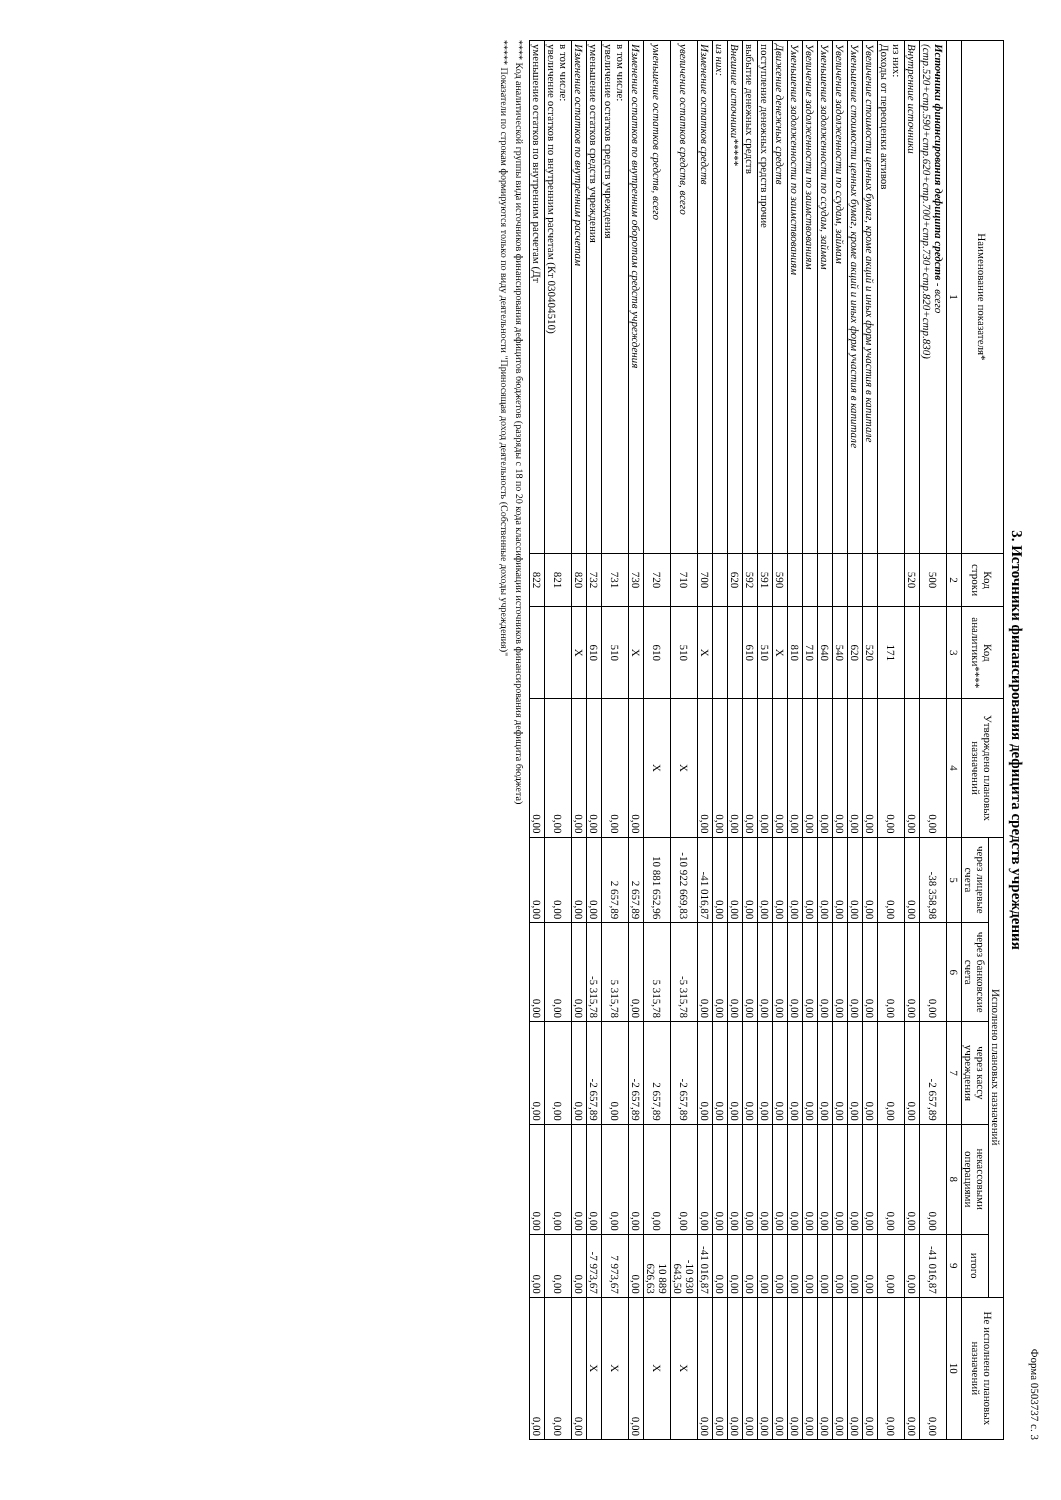Форма 0503737 с. 3
3. Источники финансирования дефицита средств учреждения
| Наименование показателя* | Код строки | Код аналитики**** | Утверждено плановых назначений | Исполнено плановых назначений | | | | | Не исполнено плановых назначений |
| --- | --- | --- | --- | --- | --- | --- | --- | --- | --- |
| | | | | через лицевые счета | через банковские счета | через кассу учреждения | некассовыми операциями | итого | |
| 1 | 2 | 3 | 4 | 5 | 6 | 7 | 8 | 9 | 10 |
| Источники финансирования дефицита средств - всего (стр.520+стр.590+стр.620+стр.700+стр.730+стр.820+стр.830) | 500 | | 0,00 | -38 358,98 | 0,00 | -2 657,89 | 0,00 | -41 016,87 | 0,00 |
| Внутренние источники | 520 | | 0,00 | 0,00 | 0,00 | 0,00 | 0,00 | 0,00 | 0,00 |
| из них: Доходы от переоценки активов | | 171 | 0,00 | 0,00 | 0,00 | 0,00 | 0,00 | 0,00 | 0,00 |
| Увеличение стоимости ценных бумаг, кроме акций и иных форм участия в капитале | | 520 | 0,00 | 0,00 | 0,00 | 0,00 | 0,00 | 0,00 | 0,00 |
| Уменьшение стоимости ценных бумаг, кроме акций и иных форм участия в капитале | | 620 | 0,00 | 0,00 | 0,00 | 0,00 | 0,00 | 0,00 | 0,00 |
| Увеличение задолженности по ссудам, займам | | 540 | 0,00 | 0,00 | 0,00 | 0,00 | 0,00 | 0,00 | 0,00 |
| Уменьшение задолженности по ссудам, займам | | 640 | 0,00 | 0,00 | 0,00 | 0,00 | 0,00 | 0,00 | 0,00 |
| Увеличение задолженности по заимствованиям | | 710 | 0,00 | 0,00 | 0,00 | 0,00 | 0,00 | 0,00 | 0,00 |
| Уменьшение задолженности по заимствованиям | | 810 | 0,00 | 0,00 | 0,00 | 0,00 | 0,00 | 0,00 | 0,00 |
| Движение денежных средств | 590 | X | 0,00 | 0,00 | 0,00 | 0,00 | 0,00 | 0,00 | 0,00 |
| поступление денежных средств прочие | 591 | 510 | 0,00 | 0,00 | 0,00 | 0,00 | 0,00 | 0,00 | 0,00 |
| выбытие денежных средств | 592 | 610 | 0,00 | 0,00 | 0,00 | 0,00 | 0,00 | 0,00 | 0,00 |
| Внешние источники***** | 620 | | 0,00 | 0,00 | 0,00 | 0,00 | 0,00 | 0,00 | 0,00 |
| из них: | | | 0,00 | 0,00 | 0,00 | 0,00 | 0,00 | 0,00 | 0,00 |
| Изменение остатков средств | 700 | X | 0,00 | -41 016,87 | 0,00 | 0,00 | 0,00 | -41 016,87 | 0,00 |
| увеличение остатков средств, всего | 710 | 510 | X | -10 922 669,83 | -5 315,78 | -2 657,89 | 0,00 | -10 930 643,50 | X |
| уменьшение остатков средств, всего | 720 | 610 | X | 10 881 652,96 | 5 315,78 | 2 657,89 | 0,00 | 10 889 626,63 | X |
| Изменение остатков по внутренним оборотам средств учреждения | 730 | X | 0,00 | 2 657,89 | 0,00 | -2 657,89 | 0,00 | 0,00 | 0,00 |
| в том числе: увеличение остатков средств учреждения | 731 | 510 | 0,00 | 2 657,89 | 5 315,78 | 0,00 | 0,00 | 7 973,67 | X |
| уменьшение остатков средств учреждения | 732 | 610 | 0,00 | 0,00 | -5 315,78 | -2 657,89 | 0,00 | -7 973,67 | X |
| Изменение остатков по внутренним расчетам | 820 | X | 0,00 | 0,00 | 0,00 | 0,00 | 0,00 | 0,00 | 0,00 |
| в том числе: увеличение остатков по внутренним расчетам (Кт 030404510) | 821 | | 0,00 | 0,00 | 0,00 | 0,00 | 0,00 | 0,00 | 0,00 |
| уменьшение остатков по внутренним расчетам (Дт | 822 | | 0,00 | 0,00 | 0,00 | 0,00 | 0,00 | 0,00 | 0,00 |
**** Код аналитической группы вида источников финансирования дефицитов бюджетов (разряды с 18 по 20 кода классификации источников финансирования дефицита бюджета)
***** Показатели по строкам формируются только по виду деятельности "Приносящая доход деятельность (Собственные доходы учреждения)"